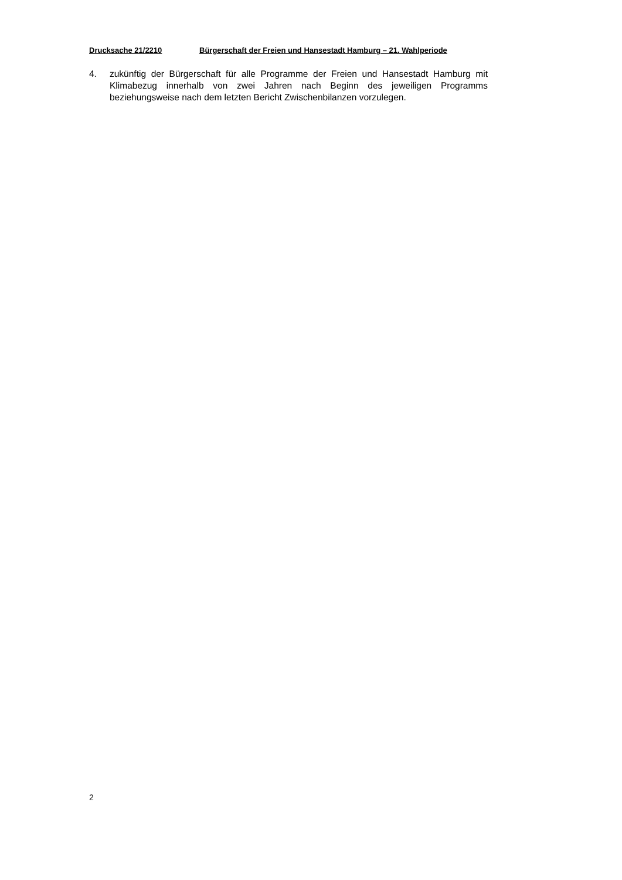Drucksache 21/2210 Bürgerschaft der Freien und Hansestadt Hamburg – 21. Wahlperiode
4. zukünftig der Bürgerschaft für alle Programme der Freien und Hansestadt Hamburg mit Klimabezug innerhalb von zwei Jahren nach Beginn des jeweiligen Programms beziehungsweise nach dem letzten Bericht Zwischenbilanzen vorzulegen.
2